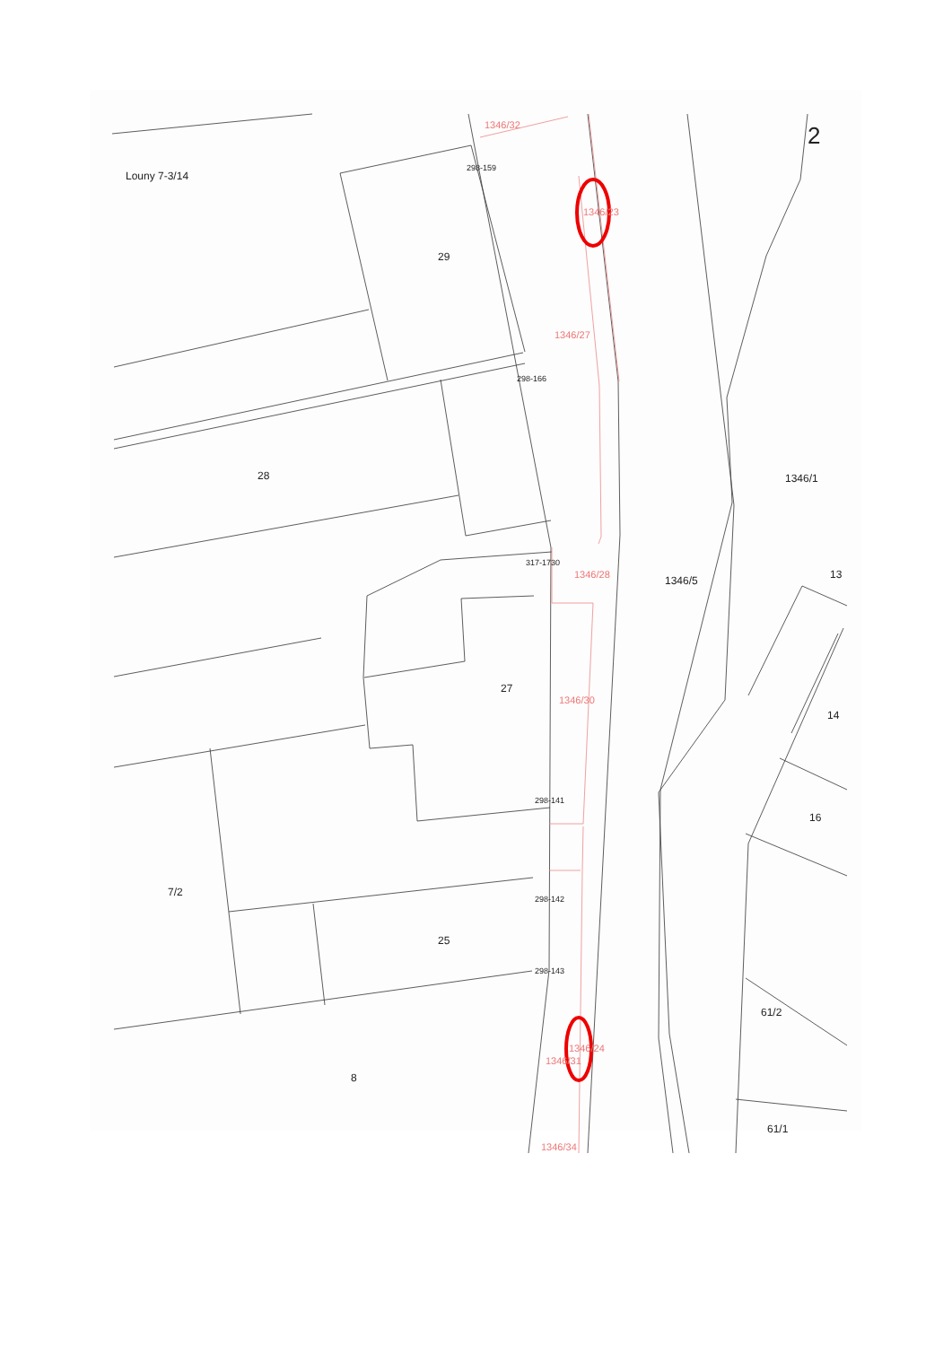Louny 7-3/14
2
29
28
298-166
1346/1
13
1346/5
27
14
16
7/2
25
61/2
8
61/1
317-1730
298-141
298-142
298-143
298-159
1346/32
1346/23
1346/27
1346/28
1346/30
1346/24
1346/31
1346/34